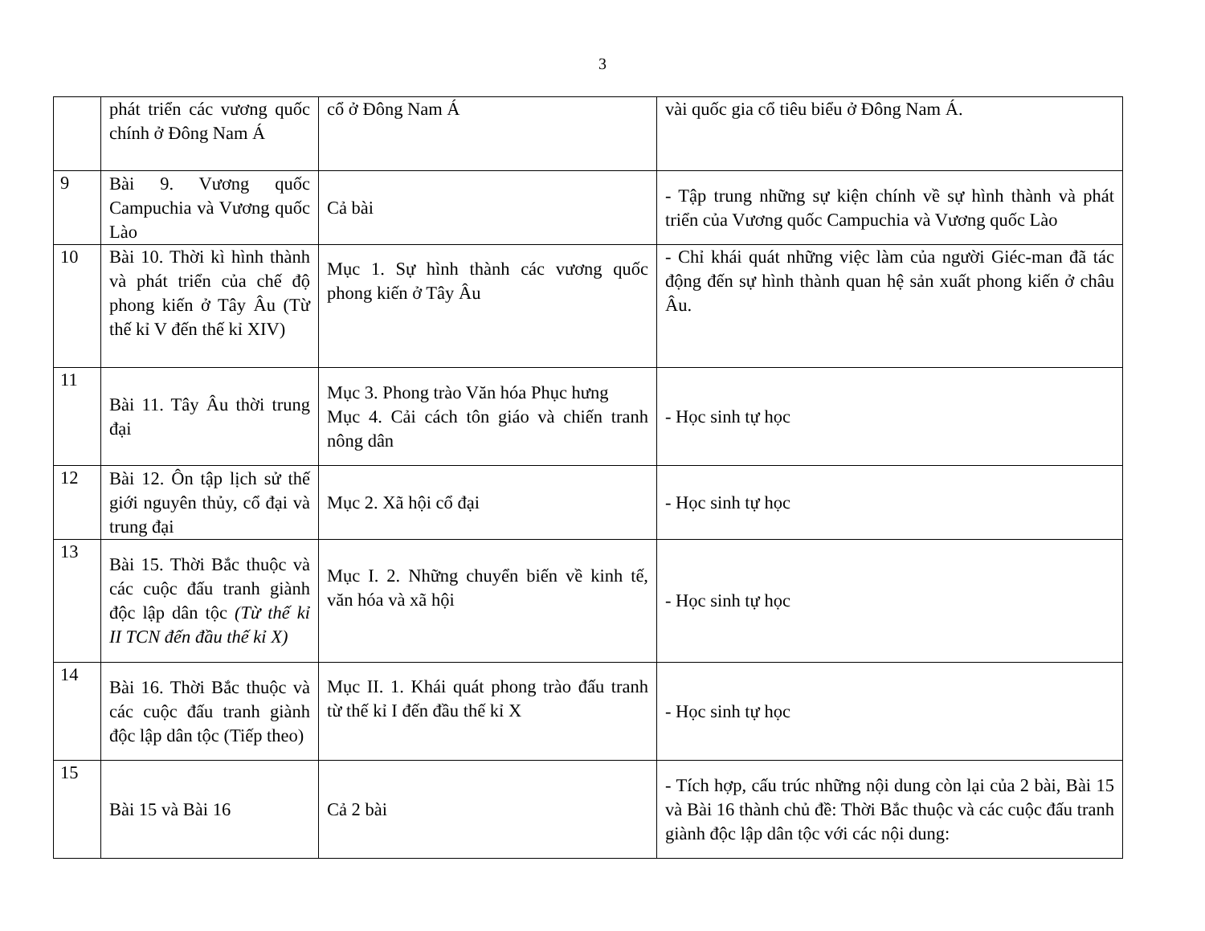3
| | phát triển các vương quốc chính ở Đông Nam Á | cổ ở Đông Nam Á | vài quốc gia cổ tiêu biểu ở Đông Nam Á. |
| 9 | Bài 9. Vương quốc Campuchia và Vương quốc Lào | Cả bài | - Tập trung những sự kiện chính về sự hình thành và phát triển của Vương quốc Campuchia và Vương quốc Lào |
| 10 | Bài 10. Thời kì hình thành và phát triển của chế độ phong kiến ở Tây Âu (Từ thế kỉ V đến thế kỉ XIV) | Mục 1. Sự hình thành các vương quốc phong kiến ở Tây Âu | - Chỉ khái quát những việc làm của người Giéc-man đã tác động đến sự hình thành quan hệ sản xuất phong kiến ở châu Âu. |
| 11 | Bài 11. Tây Âu thời trung đại | Mục 3. Phong trào Văn hóa Phục hưng Mục 4. Cải cách tôn giáo và chiến tranh nông dân | - Học sinh tự học |
| 12 | Bài 12. Ôn tập lịch sử thế giới nguyên thủy, cổ đại và trung đại | Mục 2. Xã hội cổ đại | - Học sinh tự học |
| 13 | Bài 15. Thời Bắc thuộc và các cuộc đấu tranh giành độc lập dân tộc (Từ thế kỉ II TCN đến đầu thế kỉ X) | Mục I. 2. Những chuyển biến về kinh tế, văn hóa và xã hội | - Học sinh tự học |
| 14 | Bài 16. Thời Bắc thuộc và các cuộc đấu tranh giành độc lập dân tộc (Tiếp theo) | Mục II. 1. Khái quát phong trào đấu tranh từ thế kỉ I đến đầu thế kỉ X | - Học sinh tự học |
| 15 | Bài 15 và Bài 16 | Cả 2 bài | - Tích hợp, cấu trúc những nội dung còn lại của 2 bài, Bài 15 và Bài 16 thành chủ đề: Thời Bắc thuộc và các cuộc đấu tranh giành độc lập dân tộc với các nội dung: |